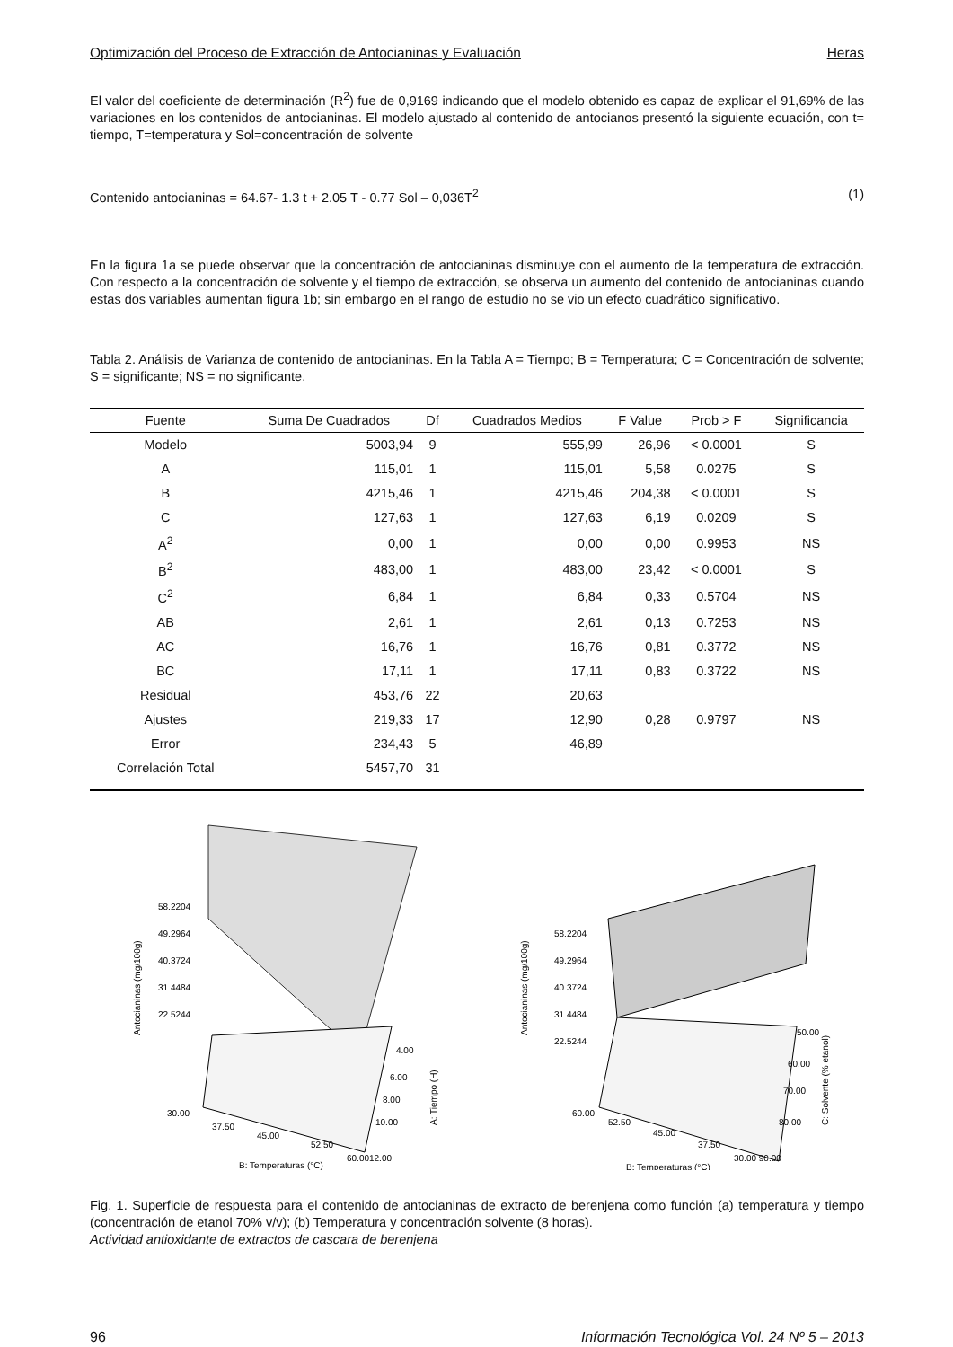Optimización del Proceso de Extracción de Antocianinas y Evaluación Heras
El valor del coeficiente de determinación (R<sup>2</sup>) fue de 0,9169 indicando que el modelo obtenido es capaz de explicar el 91,69% de las variaciones en los contenidos de antocianinas. El modelo ajustado al contenido de antocianos presentó la siguiente ecuación, con t= tiempo, T=temperatura y Sol=concentración de solvente
Contenido antocianinas = 64.67- 1.3 t + 2.05 T - 0.77 Sol – 0,036T<sup>2</sup> (1)
En la figura 1a se puede observar que la concentración de antocianinas disminuye con el aumento de la temperatura de extracción. Con respecto a la concentración de solvente y el tiempo de extracción, se observa un aumento del contenido de antocianinas cuando estas dos variables aumentan figura 1b; sin embargo en el rango de estudio no se vio un efecto cuadrático significativo.
Tabla 2. Análisis de Varianza de contenido de antocianinas. En la Tabla A = Tiempo; B = Temperatura; C = Concentración de solvente; S = significante; NS = no significante.
| Fuente | Suma De Cuadrados | Df | Cuadrados Medios | F Value | Prob > F | Significancia |
| --- | --- | --- | --- | --- | --- | --- |
| Modelo | 5003,94 | 9 | 555,99 | 26,96 | < 0.0001 | S |
| A | 115,01 | 1 | 115,01 | 5,58 | 0.0275 | S |
| B | 4215,46 | 1 | 4215,46 | 204,38 | < 0.0001 | S |
| C | 127,63 | 1 | 127,63 | 6,19 | 0.0209 | S |
| A<sup>2</sup> | 0,00 | 1 | 0,00 | 0,00 | 0.9953 | NS |
| B<sup>2</sup> | 483,00 | 1 | 483,00 | 23,42 | < 0.0001 | S |
| C<sup>2</sup> | 6,84 | 1 | 6,84 | 0,33 | 0.5704 | NS |
| AB | 2,61 | 1 | 2,61 | 0,13 | 0.7253 | NS |
| AC | 16,76 | 1 | 16,76 | 0,81 | 0.3772 | NS |
| BC | 17,11 | 1 | 17,11 | 0,83 | 0.3722 | NS |
| Residual | 453,76 | 22 | 20,63 | | | |
| Ajustes | 219,33 | 17 | 12,90 | 0,28 | 0.9797 | NS |
| Error | 234,43 | 5 | 46,89 | | | |
| Correlación Total | 5457,70 | 31 | | | | |
58.2204
49.2964
40.3724
31.4484
22.5244
30.00
37.50
45.00
52.50
60.00
4.00
6.00
8.00
10.00
12.00
B: Temperaturas (°C)
Antocianinas (mg/100g)
A: Tiempo (H)
58.2204
49.2964
40.3724
31.4484
22.5244
60.00
52.50
45.00
37.50
30.00 90.00
50.00
60.00
70.00
80.00
B: Temperaturas (°C)
Antocianinas (mg/100g)
C: Solvente (% etanol)
Fig. 1. Superficie de respuesta para el contenido de antocianinas de extracto de berenjena como función (a) temperatura y tiempo (concentración de etanol 70% v/v); (b) Temperatura y concentración solvente (8 horas).
Actividad antioxidante de extractos de cascara de berenjena
96 Información Tecnológica Vol. 24 Nº 5 – 2013